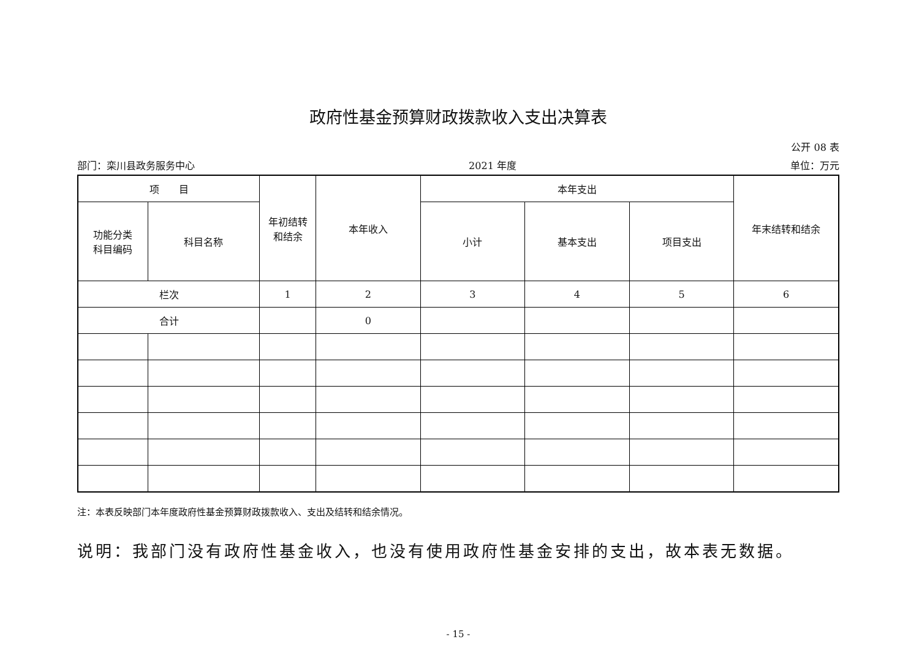政府性基金预算财政拨款收入支出决算表
公开 08 表
部门：栾川县政务服务中心 2021 年度 单位：万元
| 项 目 | | 年初结转 和结余 | 本年收入 | 本年支出 | | | 年末结转和结余 |
| --- | --- | --- | --- | --- | --- | --- | --- |
| 功能分类 科目编码 | 科目名称 | | | 小计 | 基本支出 | 项目支出 | |
| 栏次 | | 1 | 2 | 3 | 4 | 5 | 6 |
| 合计 | | | 0 | | | | |
注：本表反映部门本年度政府性基金预算财政拨款收入、支出及结转和结余情况。
说明：我部门没有政府性基金收入，也没有使用政府性基金安排的支出，故本表无数据。
- 15 -